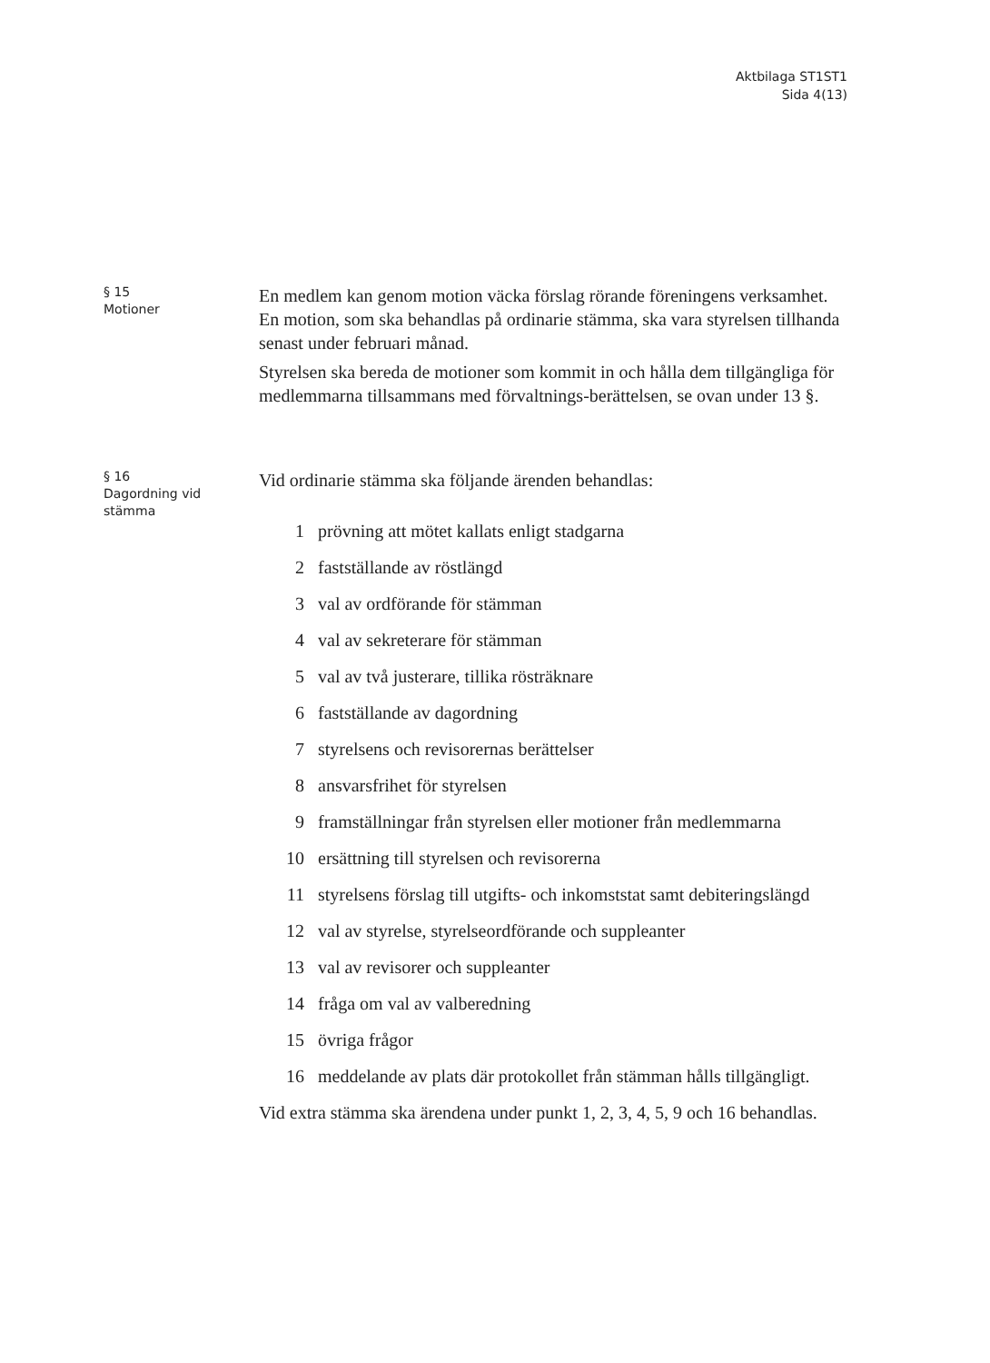Aktbilaga ST1ST1
Sida 4(13)
§ 15
Motioner
En medlem kan genom motion väcka förslag rörande föreningens verksamhet. En motion, som ska behandlas på ordinarie stämma, ska vara styrelsen tillhanda senast under februari månad.
Styrelsen ska bereda de motioner som kommit in och hålla dem tillgängliga för medlemmarna tillsammans med förvaltnings-berättelsen, se ovan under 13 §.
§ 16
Dagordning vid
stämma
Vid ordinarie stämma ska följande ärenden behandlas:
1 prövning att mötet kallats enligt stadgarna
2 fastställande av röstlängd
3 val av ordförande för stämman
4 val av sekreterare för stämman
5 val av två justerare, tillika rösträknare
6 fastställande av dagordning
7 styrelsens och revisorernas berättelser
8 ansvarsfrihet för styrelsen
9 framställningar från styrelsen eller motioner från medlemmarna
10 ersättning till styrelsen och revisorerna
11 styrelsens förslag till utgifts- och inkomststat samt debiteringslängd
12 val av styrelse, styrelseordförande och suppleanter
13 val av revisorer och suppleanter
14 fråga om val av valberedning
15 övriga frågor
16 meddelande av plats där protokollet från stämman hålls tillgängligt.
Vid extra stämma ska ärendena under punkt 1, 2, 3, 4, 5, 9 och 16 behandlas.